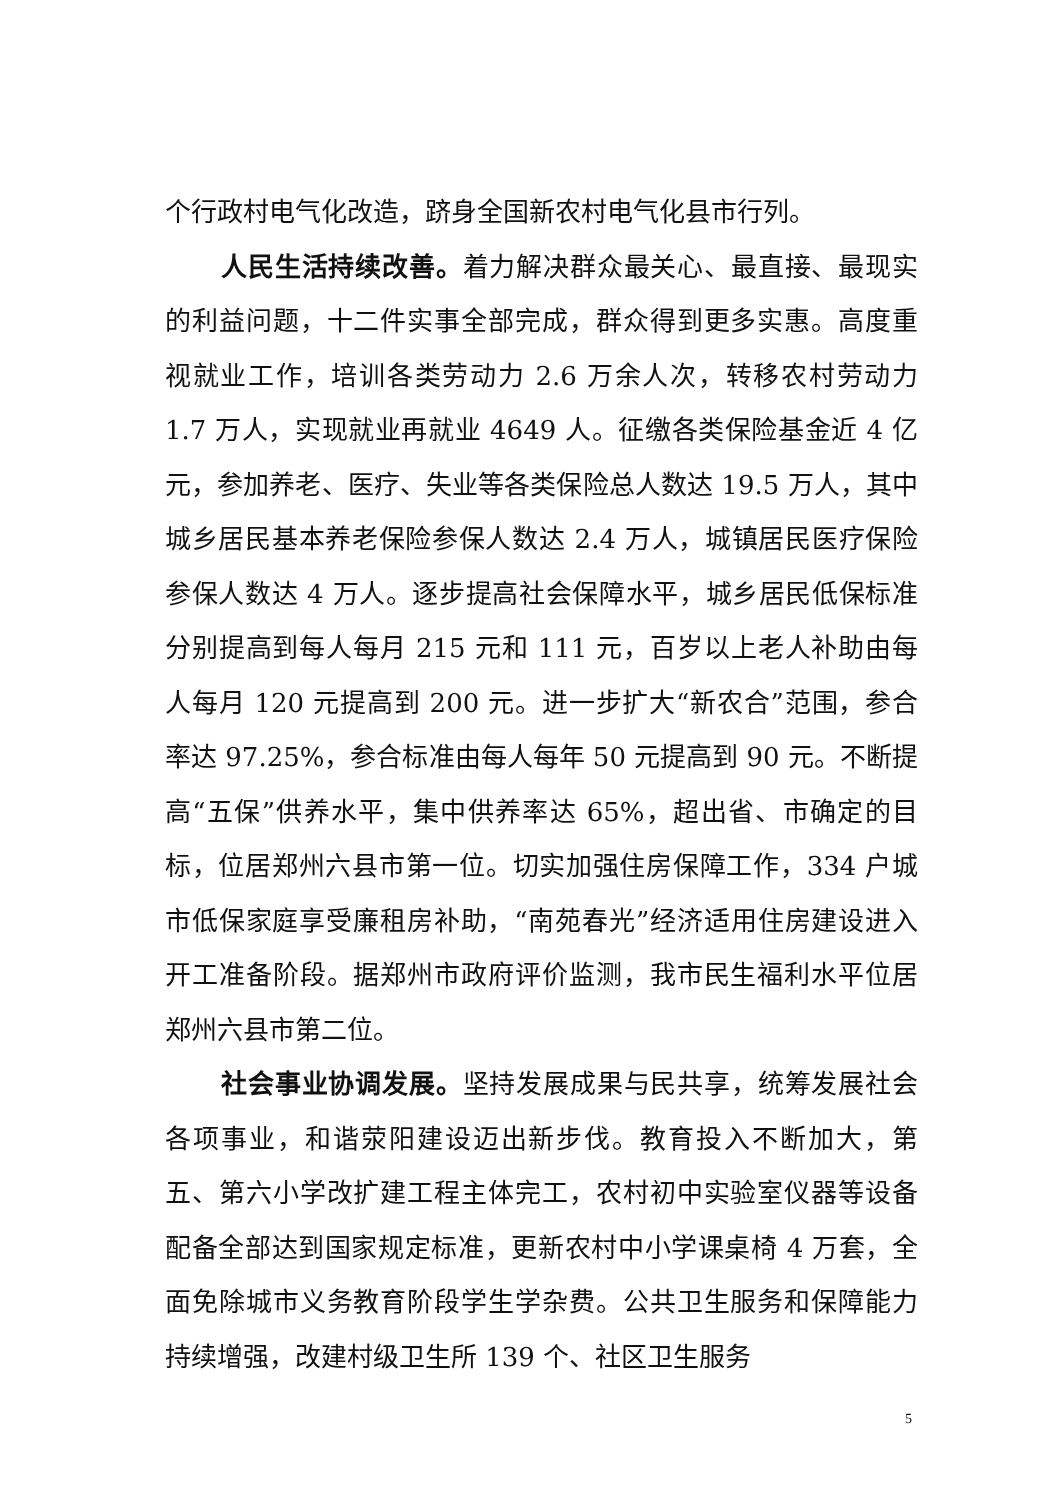个行政村电气化改造，跻身全国新农村电气化县市行列。
人民生活持续改善。着力解决群众最关心、最直接、最现实的利益问题，十二件实事全部完成，群众得到更多实惠。高度重视就业工作，培训各类劳动力 2.6 万余人次，转移农村劳动力 1.7 万人，实现就业再就业 4649 人。征缴各类保险基金近 4 亿元，参加养老、医疗、失业等各类保险总人数达 19.5 万人，其中城乡居民基本养老保险参保人数达 2.4 万人，城镇居民医疗保险参保人数达 4 万人。逐步提高社会保障水平，城乡居民低保标准分别提高到每人每月 215 元和 111 元，百岁以上老人补助由每人每月 120 元提高到 200 元。进一步扩大“新农合”范围，参合率达 97.25%，参合标准由每人每年 50 元提高到 90 元。不断提高“五保”供养水平，集中供养率达 65%，超出省、市确定的目标，位居郑州六县市第一位。切实加强住房保障工作，334 户城市低保家庭享受廉租房补助，“南苑春光”经济适用住房建设进入开工准备阶段。据郑州市政府评价监测，我市民生福利水平位居郑州六县市第二位。
社会事业协调发展。坚持发展成果与民共享，统筹发展社会各项事业，和谐荥阳建设迈出新步伐。教育投入不断加大，第五、第六小学改扩建工程主体完工，农村初中实验室仪器等设备配备全部达到国家规定标准，更新农村中小学课桌椅 4 万套，全面免除城市义务教育阶段学生学杂费。公共卫生服务和保障能力持续增强，改建村级卫生所 139 个、社区卫生服务
5